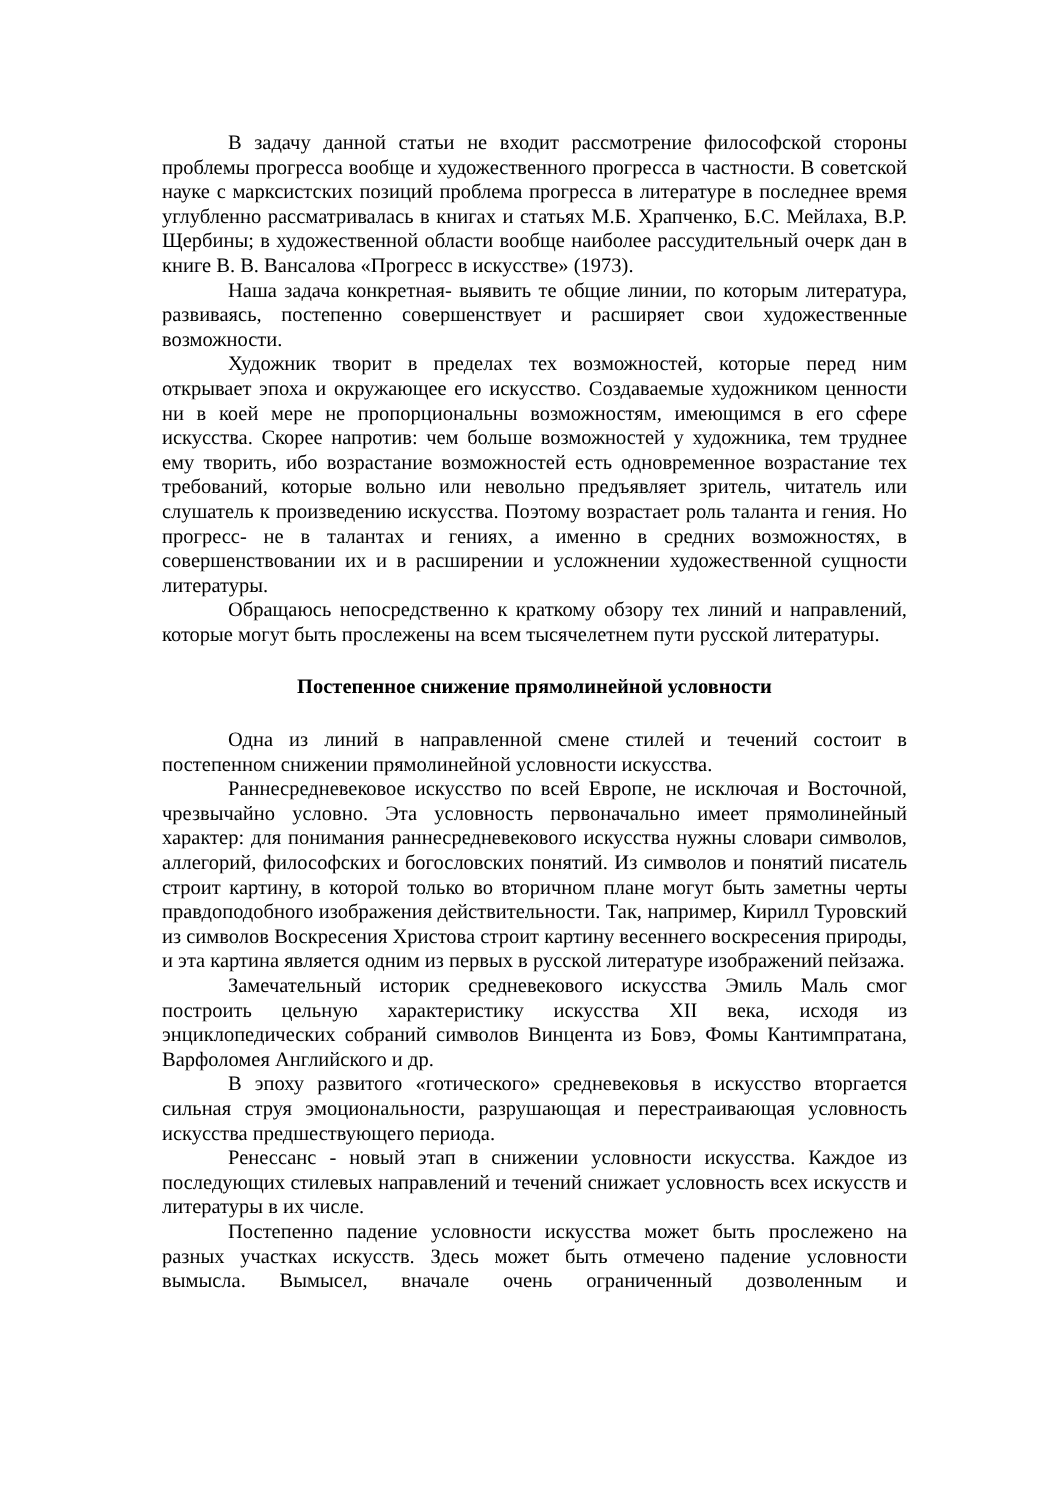В задачу данной статьи не входит рассмотрение философской стороны проблемы прогресса вообще и художественного прогресса в частности. В советской науке с марксистских позиций проблема прогресса в литературе в последнее время углубленно рассматривалась в книгах и статьях М.Б. Храпченко, Б.С. Мейлаха, В.Р. Щербины; в художественной области вообще наиболее рассудительный очерк дан в книге В. В. Вансалова «Прогресс в искусстве» (1973).
Наша задача конкретная- выявить те общие линии, по которым литература, развиваясь, постепенно совершенствует и расширяет свои художественные возможности.
Художник творит в пределах тех возможностей, которые перед ним открывает эпоха и окружающее его искусство. Создаваемые художником ценности ни в коей мере не пропорциональны возможностям, имеющимся в его сфере искусства. Скорее напротив: чем больше возможностей у художника, тем труднее ему творить, ибо возрастание возможностей есть одновременное возрастание тех требований, которые вольно или невольно предъявляет зритель, читатель или слушатель к произведению искусства. Поэтому возрастает роль таланта и гения. Но прогресс- не в талантах и гениях, а именно в средних возможностях, в совершенствовании их и в расширении и усложнении художественной сущности литературы.
Обращаюсь непосредственно к краткому обзору тех линий и направлений, которые могут быть прослежены на всем тысячелетнем пути русской литературы.
Постепенное снижение прямолинейной условности
Одна из линий в направленной смене стилей и течений состоит в постепенном снижении прямолинейной условности искусства.
Раннесредневековое искусство по всей Европе, не исключая и Восточной, чрезвычайно условно. Эта условность первоначально имеет прямолинейный характер: для понимания раннесредневекового искусства нужны словари символов, аллегорий, философских и богословских понятий. Из символов и понятий писатель строит картину, в которой только во вторичном плане могут быть заметны черты правдоподобного изображения действительности. Так, например, Кирилл Туровский из символов Воскресения Христова строит картину весеннего воскресения природы, и эта картина является одним из первых в русской литературе изображений пейзажа.
Замечательный историк средневекового искусства Эмиль Маль смог построить цельную характеристику искусства XII века, исходя из энциклопедических собраний символов Винцента из Бовэ, Фомы Кантимпратана, Варфоломея Английского и др.
В эпоху развитого «готического» средневековья в искусство вторгается сильная струя эмоциональности, разрушающая и перестраивающая условность искусства предшествующего периода.
Ренессанс - новый этап в снижении условности искусства. Каждое из последующих стилевых направлений и течений снижает условность всех искусств и литературы в их числе.
Постепенно падение условности искусства может быть прослежено на разных участках искусств. Здесь может быть отмечено падение условности вымысла. Вымысел, вначале очень ограниченный дозволенным и